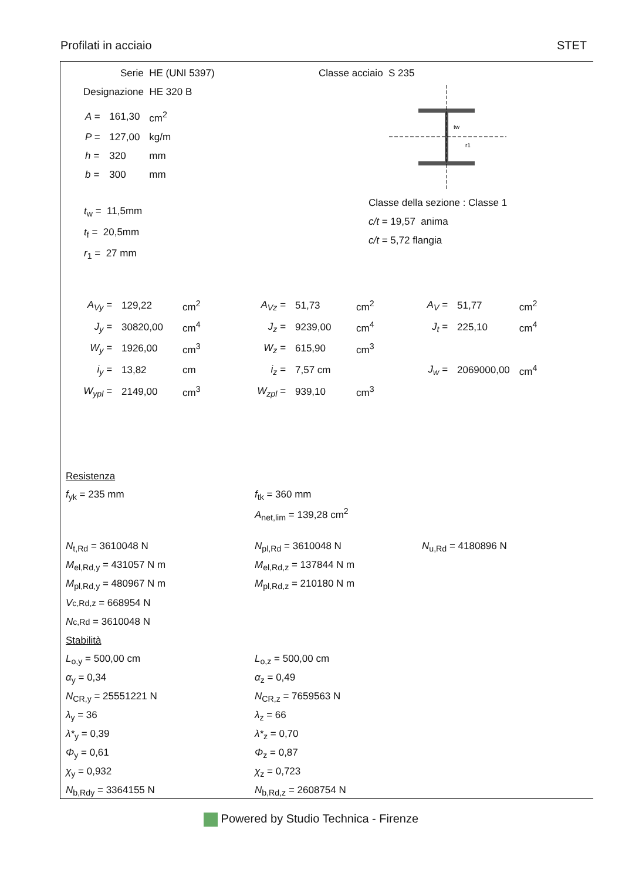Profilati in acciaio STET
Serie HE (UNI 5397)
Designazione HE 320 B
| A = | 161,30 | cm<sup>2</sup> |
| P = | 127,00 | kg/m |
| h = | 320 | mm |
| b = | 300 | mm |
t<sub>w</sub> = 11,5mm
t<sub>f</sub> = 20,5mm
r<sub>1</sub> = 27 mm
Classe acciaio S 235
tw
r1
Classe della sezione : Classe 1
c/t = 19,57 anima
c/t = 5,72 flangia
| A<sub>Vy</sub> = | 129,22 | cm<sup>2</sup> | A<sub>Vz</sub> = | 51,73 | cm<sup>2</sup> | A<sub>V</sub> = | 51,77 | cm<sup>2</sup> |
| J<sub>y</sub> = | 30820,00 | cm<sup>4</sup> | J<sub>z</sub> = | 9239,00 | cm<sup>4</sup> | J<sub>t</sub> = | 225,10 | cm<sup>4</sup> |
| W<sub>y</sub> = | 1926,00 | cm<sup>3</sup> | W<sub>z</sub> = | 615,90 | cm<sup>3</sup> | | | |
| i<sub>y</sub> = | 13,82 | cm | i<sub>z</sub> = | 7,57 cm | | J<sub>w</sub> = | 2069000,00 | cm<sup>4</sup> |
| W<sub>ypl</sub> = | 2149,00 | cm<sup>3</sup> | W<sub>zpl</sub> = | 939,10 | cm<sup>3</sup> | | | |
Resistenza
f<sub>yk</sub> = 235 mm f<sub>tk</sub> = 360 mm
A<sub>net,lim</sub> = 139,28 cm<sup>2</sup>
N<sub>t,Rd</sub> = 3610048 N N<sub>pl,Rd</sub> = 3610048 N N<sub>u,Rd</sub> = 4180896 N
M<sub>el,Rd,y</sub> = 431057 N m M<sub>el,Rd,z</sub> = 137844 N m
M<sub>pl,Rd,y</sub> = 480967 N m M<sub>pl,Rd,z</sub> = 210180 N m
V<sub>c,Rd,z</sub> = 668954 N
N<sub>c,Rd</sub> = 3610048 N
Stabilità
L<sub>o,y</sub> = 500,00 cm L<sub>o,z</sub> = 500,00 cm
α<sub>y</sub> = 0,34 α<sub>z</sub> = 0,49
N<sub>CR,y</sub> = 25551221 N N<sub>CR,z</sub> = 7659563 N
λ<sub>y</sub> = 36 λ<sub>z</sub> = 66
λ*<sub>y</sub> = 0,39 λ*<sub>z</sub> = 0,70
Φ<sub>y</sub> = 0,61 Φ<sub>z</sub> = 0,87
χ<sub>y</sub> = 0,932 χ<sub>z</sub> = 0,723
N<sub>b,Rdy</sub> = 3364155 N N<sub>b,Rd,z</sub> = 2608754 N
Powered by Studio Technica - Firenze